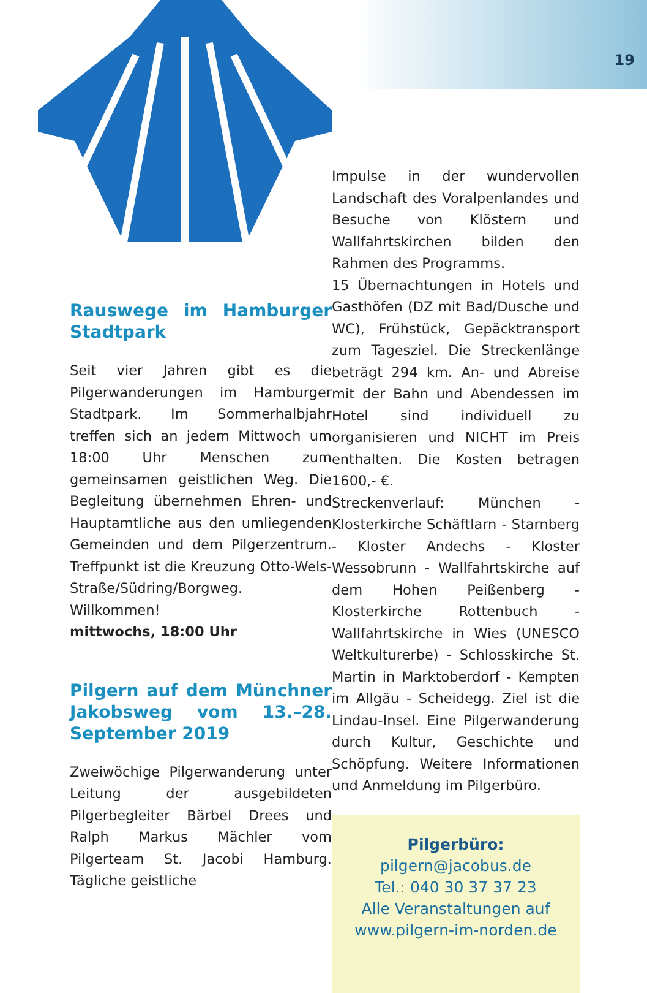19
Rauswege im Hamburger Stadtpark
Seit vier Jahren gibt es die Pilgerwanderungen im Hamburger Stadtpark. Im Sommerhalbjahr treffen sich an jedem Mittwoch um 18:00 Uhr Menschen zum gemeinsamen geistlichen Weg. Die Begleitung übernehmen Ehren- und Hauptamtliche aus den umliegenden Gemeinden und dem Pilgerzentrum. Treffpunkt ist die Kreuzung Otto-Wels-Straße/Südring/Borgweg. Willkommen!
mittwochs, 18:00 Uhr
Pilgern auf dem Münchner Jakobsweg vom 13.–28. September 2019
Zweiwöchige Pilgerwanderung unter Leitung der ausgebildeten Pilgerbegleiter Bärbel Drees und Ralph Markus Mächler vom Pilgerteam St. Jacobi Hamburg. Tägliche geistliche
Impulse in der wundervollen Landschaft des Voralpenlandes und Besuche von Klöstern und Wallfahrtskirchen bilden den Rahmen des Programms.
15 Übernachtungen in Hotels und Gasthöfen (DZ mit Bad/Dusche und WC), Frühstück, Gepäcktransport zum Tagesziel. Die Streckenlänge beträgt 294 km. An- und Abreise mit der Bahn und Abendessen im Hotel sind individuell zu organisieren und NICHT im Preis enthalten. Die Kosten betragen 1600,- €.
Streckenverlauf: München - Klosterkirche Schäftlarn - Starnberg - Kloster Andechs - Kloster Wessobrunn - Wallfahrtskirche auf dem Hohen Peißenberg - Klosterkirche Rottenbuch - Wallfahrtskirche in Wies (UNESCO Weltkulturerbe) - Schlosskirche St. Martin in Marktoberdorf - Kempten im Allgäu - Scheidegg. Ziel ist die Lindau-Insel. Eine Pilgerwanderung durch Kultur, Geschichte und Schöpfung. Weitere Informationen und Anmeldung im Pilgerbüro.
Pilgerbüro:
pilgern@jacobus.de
Tel.: 040 30 37 37 23
Alle Veranstaltungen auf
www.pilgern-im-norden.de